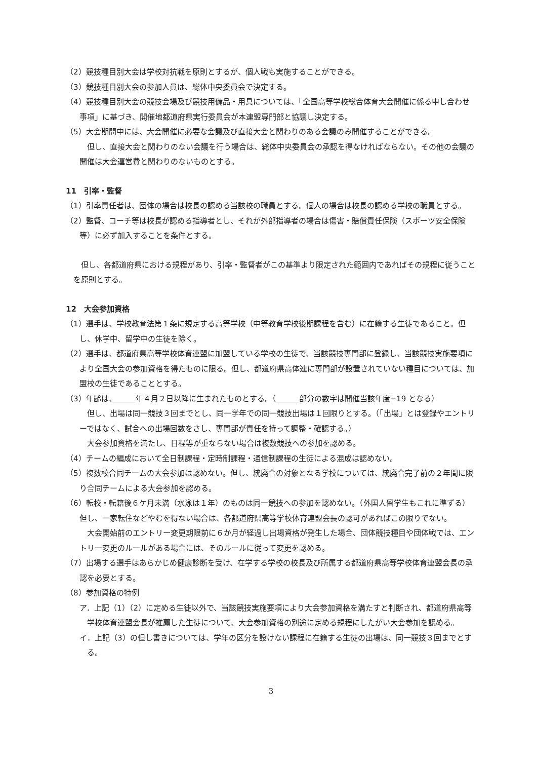（2）競技種目別大会は学校対抗戦を原則とするが、個人戦も実施することができる。
（3）競技種目別大会の参加人員は、総体中央委員会で決定する。
（4）競技種目別大会の競技会場及び競技用備品・用具については、「全国高等学校総合体育大会開催に係る申し合わせ事項」に基づき、開催地都道府県実行委員会が本連盟専門部と協議し決定する。
（5）大会期間中には、大会開催に必要な会議及び直接大会と関わりのある会議のみ開催することができる。
　但し、直接大会と関わりのない会議を行う場合は、総体中央委員会の承認を得なければならない。その他の会議の開催は大会運営費と関わりのないものとする。
11　引率・監督
（1）引率責任者は、団体の場合は校長の認める当該校の職員とする。個人の場合は校長の認める学校の職員とする。
（2）監督、コーチ等は校長が認める指導者とし、それが外部指導者の場合は傷害・賠償責任保険（スポーツ安全保険等）に必ず加入することを条件とする。
　但し、各都道府県における規程があり、引率・監督者がこの基準より限定された範囲内であればその規程に従うことを原則とする。
12　大会参加資格
（1）選手は、学校教育法第１条に規定する高等学校（中等教育学校後期課程を含む）に在籍する生徒であること。但し、休学中、留学中の生徒を除く。
（2）選手は、都道府県高等学校体育連盟に加盟している学校の生徒で、当該競技専門部に登録し、当該競技実施要項により全国大会の参加資格を得たものに限る。但し、都道府県高体連に専門部が設置されていない種目については、加盟校の生徒であることとする。
（3）年齢は、　　　 年４月２日以降に生まれたものとする。（　　　 部分の数字は開催当該年度−19 となる）
　但し、出場は同一競技３回までとし、同一学年での同一競技出場は１回限りとする。（「出場」とは登録やエントリーではなく、試合への出場回数をさし、専門部が責任を持って調整・確認する。）
　大会参加資格を満たし、日程等が重ならない場合は複数競技への参加を認める。
（4）チームの編成において全日制課程・定時制課程・通信制課程の生徒による混成は認めない。
（5）複数校合同チームの大会参加は認めない。但し、統廃合の対象となる学校については、統廃合完了前の２年間に限り合同チームによる大会参加を認める。
（6）転校・転籍後６ケ月未満（水泳は１年）のものは同一競技への参加を認めない。（外国人留学生もこれに準ずる）但し、一家転住などやむを得ない場合は、各都道府県高等学校体育連盟会長の認可があればこの限りでない。
　大会開始前のエントリー変更期限前に６か月が経過し出場資格が発生した場合、団体競技種目や団体戦では、エントリー変更のルールがある場合には、そのルールに従って変更を認める。
（7）出場する選手はあらかじめ健康診断を受け、在学する学校の校長及び所属する都道府県高等学校体育連盟会長の承認を必要とする。
（8）参加資格の特例
ア．上記（1）（2）に定める生徒以外で、当該競技実施要項により大会参加資格を満たすと判断され、都道府県高等学校体育連盟会長が推薦した生徒について、大会参加資格の別途に定める規程にしたがい大会参加を認める。
イ．上記（3）の但し書きについては、学年の区分を設けない課程に在籍する生徒の出場は、同一競技３回までとする。
3